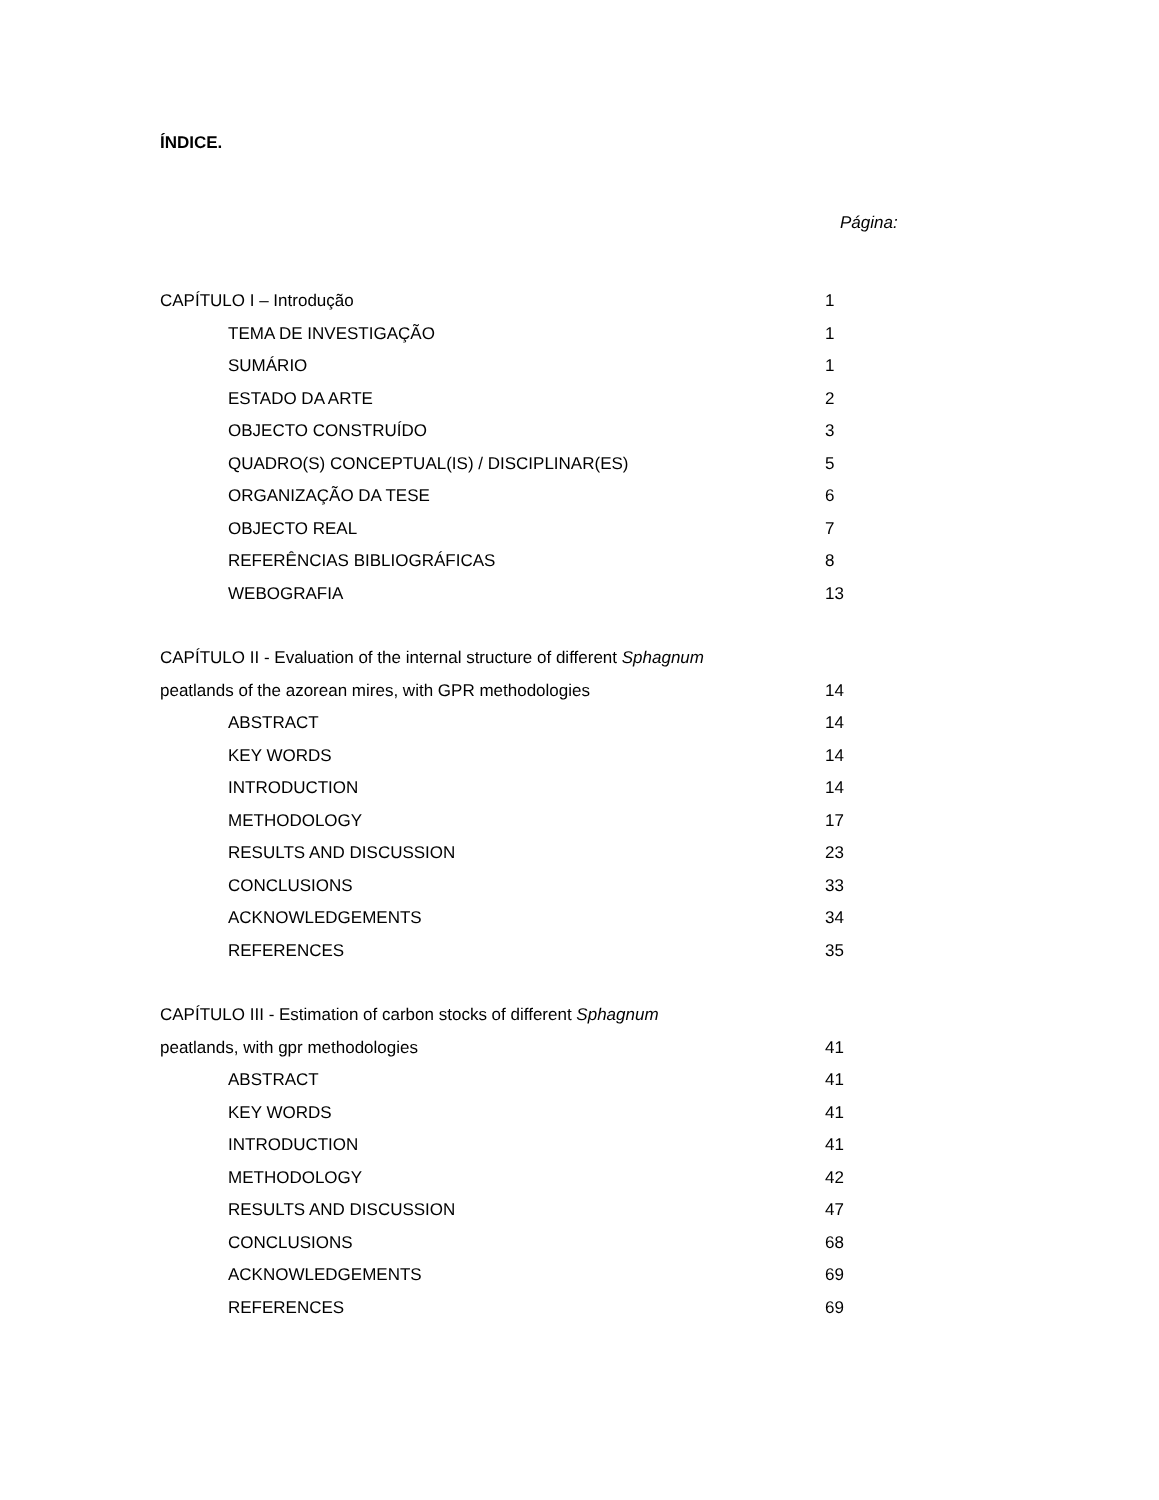ÍNDICE.
Página:
CAPÍTULO I – Introdução 1
TEMA DE INVESTIGAÇÃO 1
SUMÁRIO 1
ESTADO DA ARTE 2
OBJECTO CONSTRUÍDO 3
QUADRO(S) CONCEPTUAL(IS) / DISCIPLINAR(ES)
5
ORGANIZAÇÃO DA TESE 6
OBJECTO REAL 7
REFERÊNCIAS BIBLIOGRÁFICAS 8
WEBOGRAFIA 13
CAPÍTULO II - Evaluation of the internal structure of different Sphagnum
peatlands of the azorean mires, with GPR methodologies
14
ABSTRACT 14
KEY WORDS 14
INTRODUCTION 14
METHODOLOGY 17
RESULTS AND DISCUSSION 23
CONCLUSIONS 33
ACKNOWLEDGEMENTS 34
REFERENCES 35
CAPÍTULO III - Estimation of carbon stocks of different Sphagnum
peatlands, with gpr methodologies
41
ABSTRACT 41
KEY WORDS 41
INTRODUCTION 41
METHODOLOGY 42
RESULTS AND DISCUSSION 47
CONCLUSIONS 68
ACKNOWLEDGEMENTS 69
REFERENCES 69